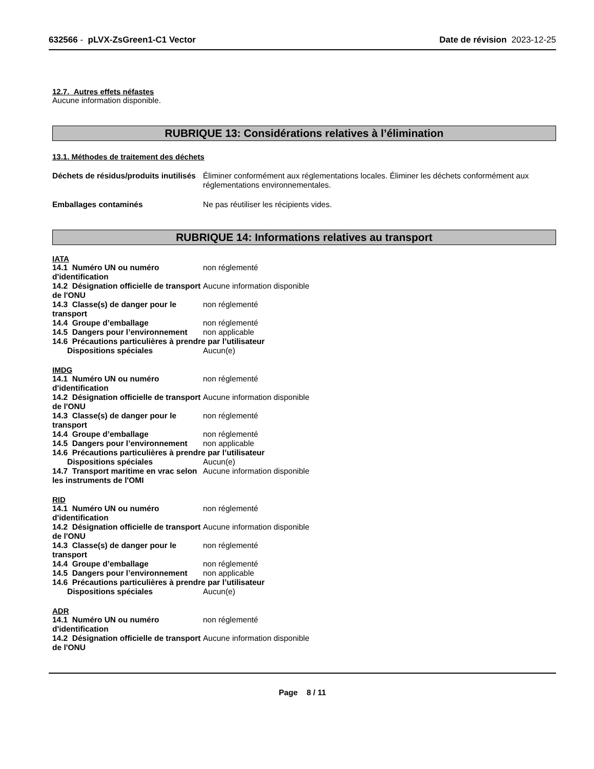632566 - pLVX-ZsGreen1-C1 Vector
Date de révision 2023-12-25
12.7. Autres effets néfastes
Aucune information disponible.
RUBRIQUE 13: Considérations relatives à l’élimination
13.1. Méthodes de traitement des déchets
Déchets de résidus/produits inutilisés
Éliminer conformément aux réglementations locales. Éliminer les déchets conformément aux réglementations environnementales.
Emballages contaminés Ne pas réutiliser les récipients vides.
RUBRIQUE 14: Informations relatives au transport
IATA
14.1 Numéro UN ou numéro d'identification
non réglementé
14.2 Désignation officielle de transport de l'ONU
Aucune information disponible
14.3 Classe(s) de danger pour le transport
non réglementé
14.4 Groupe d’emballage non réglementé
14.5 Dangers pour l’environnement
non applicable
14.6 Précautions particulières à prendre par l’utilisateur
Dispositions spéciales Aucun(e)
IMDG
14.1 Numéro UN ou numéro d'identification
non réglementé
14.2 Désignation officielle de transport de l'ONU
Aucune information disponible
14.3 Classe(s) de danger pour le transport
non réglementé
14.4 Groupe d’emballage non réglementé
14.5 Dangers pour l’environnement
non applicable
14.6 Précautions particulières à prendre par l’utilisateur
Dispositions spéciales Aucun(e)
14.7 Transport maritime en vrac selon les instruments de l'OMI
Aucune information disponible
RID
14.1 Numéro UN ou numéro d'identification
non réglementé
14.2 Désignation officielle de transport de l'ONU
Aucune information disponible
14.3 Classe(s) de danger pour le transport
non réglementé
14.4 Groupe d’emballage non réglementé
14.5 Dangers pour l’environnement
non applicable
14.6 Précautions particulières à prendre par l’utilisateur
Dispositions spéciales Aucun(e)
ADR
14.1 Numéro UN ou numéro d'identification
non réglementé
14.2 Désignation officielle de transport de l'ONU
Aucune information disponible
Page 8 / 11